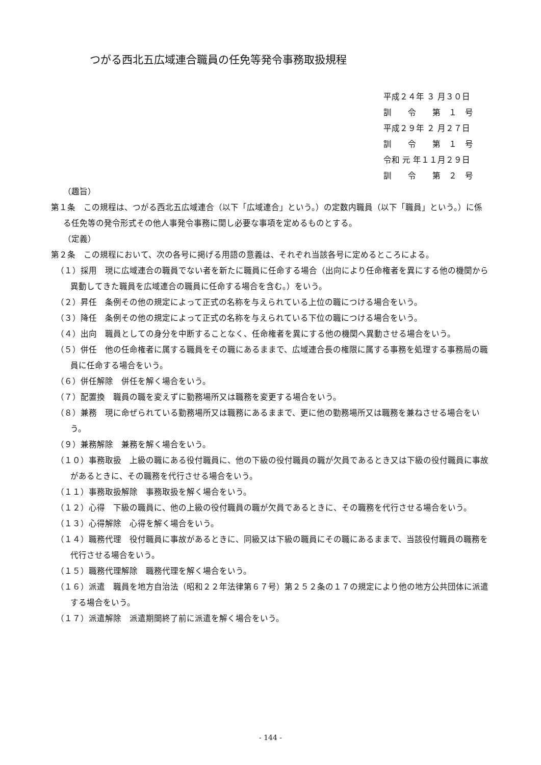つがる西北五広域連合職員の任免等発令事務取扱規程
平成２４年 ３ 月３０日
訓　　令　　第　１　号
平成２９年 ２ 月２７日
訓　　令　　第　１　号
令和 元 年１１月２９日
訓　　令　　第　２　号
（趣旨）
第１条　この規程は、つがる西北五広域連合（以下「広域連合」という。）の定数内職員（以下「職員」という。）に係る任免等の発令形式その他人事発令事務に関し必要な事項を定めるものとする。
（定義）
第２条　この規程において、次の各号に掲げる用語の意義は、それぞれ当該各号に定めるところによる。
（１）採用　現に広域連合の職員でない者を新たに職員に任命する場合（出向により任命権者を異にする他の機関から異動してきた職員を広域連合の職員に任命する場合を含む。）をいう。
（２）昇任　条例その他の規定によって正式の名称を与えられている上位の職につける場合をいう。
（３）降任　条例その他の規定によって正式の名称を与えられている下位の職につける場合をいう。
（４）出向　職員としての身分を中断することなく、任命権者を異にする他の機関へ異動させる場合をいう。
（５）併任　他の任命権者に属する職員をその職にあるままで、広域連合長の権限に属する事務を処理する事務局の職員に任命する場合をいう。
（６）併任解除　併任を解く場合をいう。
（７）配置換　職員の職を変えずに勤務場所又は職務を変更する場合をいう。
（８）兼務　現に命ぜられている勤務場所又は職務にあるままで、更に他の勤務場所又は職務を兼ねさせる場合をいう。
（９）兼務解除　兼務を解く場合をいう。
（１０）事務取扱　上級の職にある役付職員に、他の下級の役付職員の職が欠員であるとき又は下級の役付職員に事故があるときに、その職務を代行させる場合をいう。
（１１）事務取扱解除　事務取扱を解く場合をいう。
（１２）心得　下級の職員に、他の上級の役付職員の職が欠員であるときに、その職務を代行させる場合をいう。
（１３）心得解除　心得を解く場合をいう。
（１４）職務代理　役付職員に事故があるときに、同級又は下級の職員にその職にあるままで、当該役付職員の職務を代行させる場合をいう。
（１５）職務代理解除　職務代理を解く場合をいう。
（１６）派遣　職員を地方自治法（昭和２２年法律第６７号）第２５２条の１７の規定により他の地方公共団体に派遣する場合をいう。
（１７）派遣解除　派遣期間終了前に派遣を解く場合をいう。
- 144 -